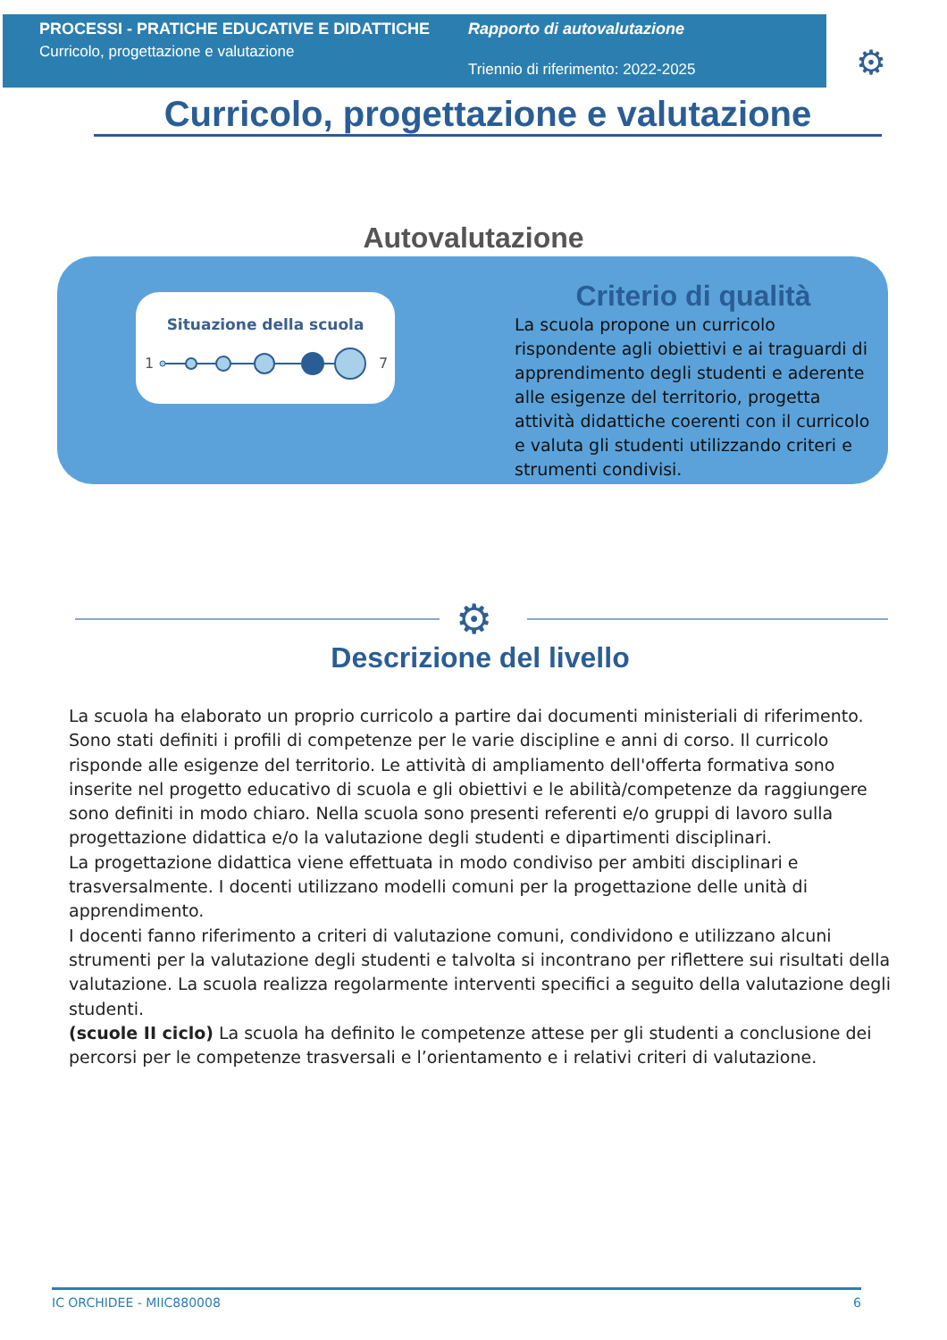PROCESSI - PRATICHE EDUCATIVE E DIDATTICHE
Curricolo, progettazione e valutazione
Rapporto di autovalutazione
Triennio di riferimento: 2022-2025
⚙
Curricolo, progettazione e valutazione
Autovalutazione
Situazione della scuola
1
7
Criterio di qualità
La scuola propone un curricolo rispondente agli obiettivi e ai traguardi di apprendimento degli studenti e aderente alle esigenze del territorio, progetta attività didattiche coerenti con il curricolo e valuta gli studenti utilizzando criteri e strumenti condivisi.
⚙
Descrizione del livello
La scuola ha elaborato un proprio curricolo a partire dai documenti ministeriali di riferimento. Sono stati definiti i profili di competenze per le varie discipline e anni di corso. Il curricolo risponde alle esigenze del territorio. Le attività di ampliamento dell'offerta formativa sono inserite nel progetto educativo di scuola e gli obiettivi e le abilità/competenze da raggiungere sono definiti in modo chiaro. Nella scuola sono presenti referenti e/o gruppi di lavoro sulla progettazione didattica e/o la valutazione degli studenti e dipartimenti disciplinari.
La progettazione didattica viene effettuata in modo condiviso per ambiti disciplinari e trasversalmente. I docenti utilizzano modelli comuni per la progettazione delle unità di apprendimento.
I docenti fanno riferimento a criteri di valutazione comuni, condividono e utilizzano alcuni strumenti per la valutazione degli studenti e talvolta si incontrano per riflettere sui risultati della valutazione. La scuola realizza regolarmente interventi specifici a seguito della valutazione degli studenti.
(scuole II ciclo) La scuola ha definito le competenze attese per gli studenti a conclusione dei percorsi per le competenze trasversali e l’orientamento e i relativi criteri di valutazione.
IC ORCHIDEE - MIIC880008 6